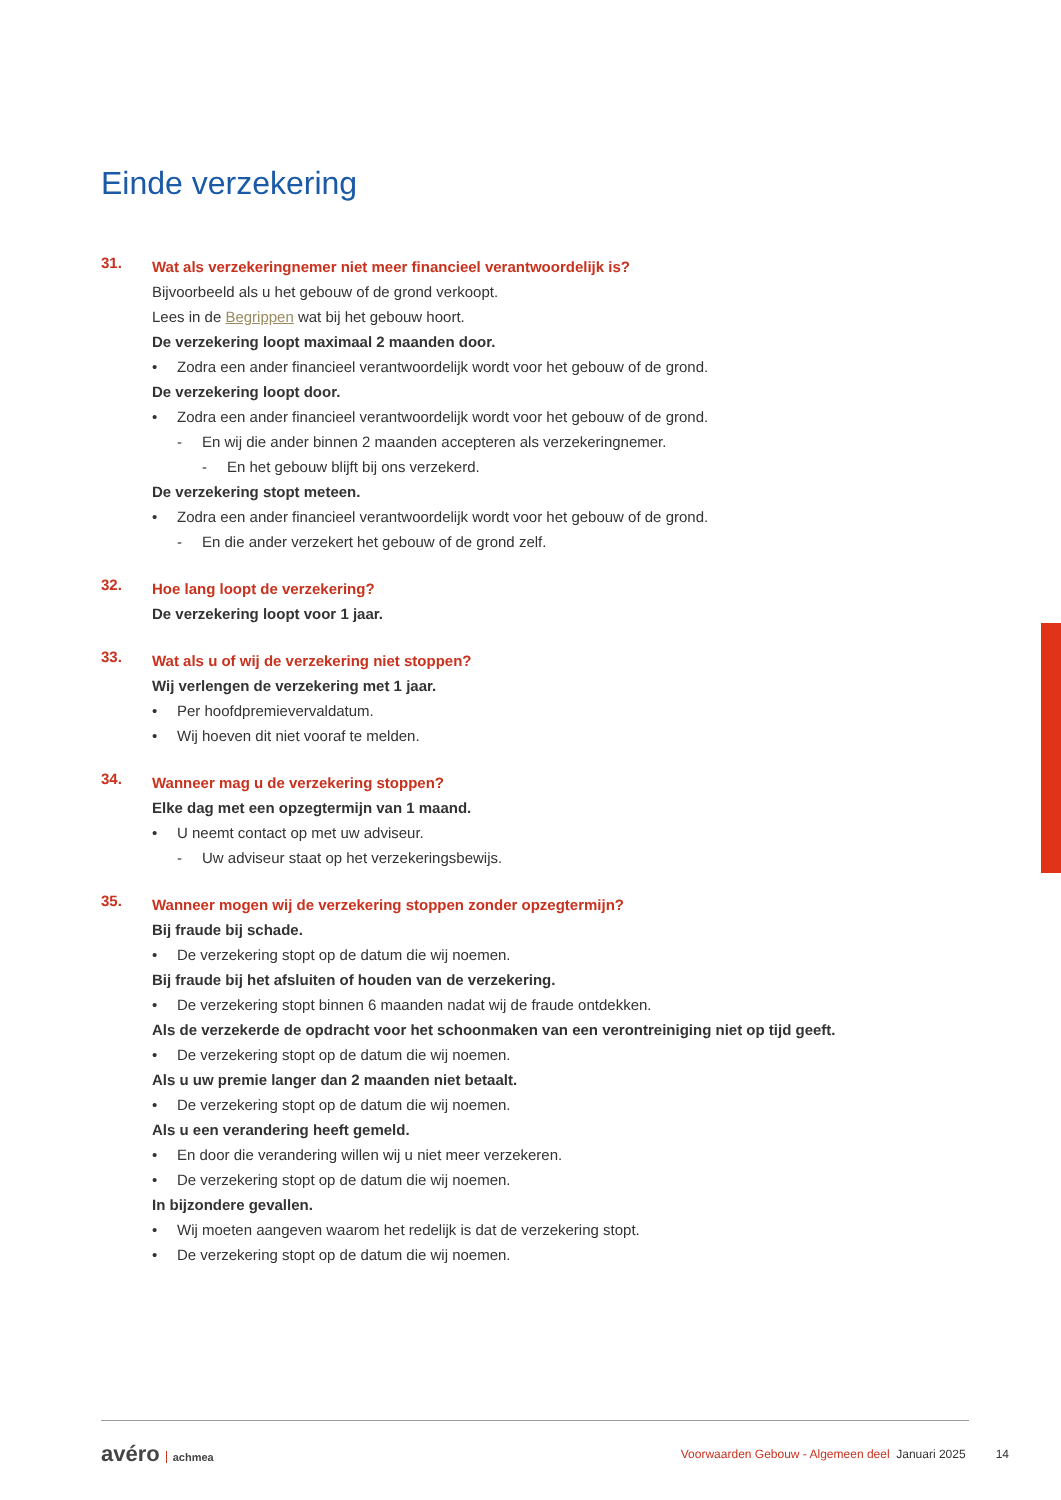Einde verzekering
31.
Wat als verzekeringnemer niet meer financieel verantwoordelijk is?
Bijvoorbeeld als u het gebouw of de grond verkoopt.
Lees in de Begrippen wat bij het gebouw hoort.
De verzekering loopt maximaal 2 maanden door.
• Zodra een ander financieel verantwoordelijk wordt voor het gebouw of de grond.
De verzekering loopt door.
• Zodra een ander financieel verantwoordelijk wordt voor het gebouw of de grond.
- En wij die ander binnen 2 maanden accepteren als verzekeringnemer.
- En het gebouw blijft bij ons verzekerd.
De verzekering stopt meteen.
• Zodra een ander financieel verantwoordelijk wordt voor het gebouw of de grond.
- En die ander verzekert het gebouw of de grond zelf.
32.
Hoe lang loopt de verzekering?
De verzekering loopt voor 1 jaar.
33.
Wat als u of wij de verzekering niet stoppen?
Wij verlengen de verzekering met 1 jaar.
• Per hoofdpremievervaldatum.
• Wij hoeven dit niet vooraf te melden.
34.
Wanneer mag u de verzekering stoppen?
Elke dag met een opzegtermijn van 1 maand.
• U neemt contact op met uw adviseur.
- Uw adviseur staat op het verzekeringsbewijs.
35.
Wanneer mogen wij de verzekering stoppen zonder opzegtermijn?
Bij fraude bij schade.
• De verzekering stopt op de datum die wij noemen.
Bij fraude bij het afsluiten of houden van de verzekering.
• De verzekering stopt binnen 6 maanden nadat wij de fraude ontdekken.
Als de verzekerde de opdracht voor het schoonmaken van een verontreiniging niet op tijd geeft.
• De verzekering stopt op de datum die wij noemen.
Als u uw premie langer dan 2 maanden niet betaalt.
• De verzekering stopt op de datum die wij noemen.
Als u een verandering heeft gemeld.
• En door die verandering willen wij u niet meer verzekeren.
• De verzekering stopt op de datum die wij noemen.
In bijzondere gevallen.
• Wij moeten aangeven waarom het redelijk is dat de verzekering stopt.
• De verzekering stopt op de datum die wij noemen.
avéro achmea
Voorwaarden Gebouw - Algemeen deel Januari 2025 14